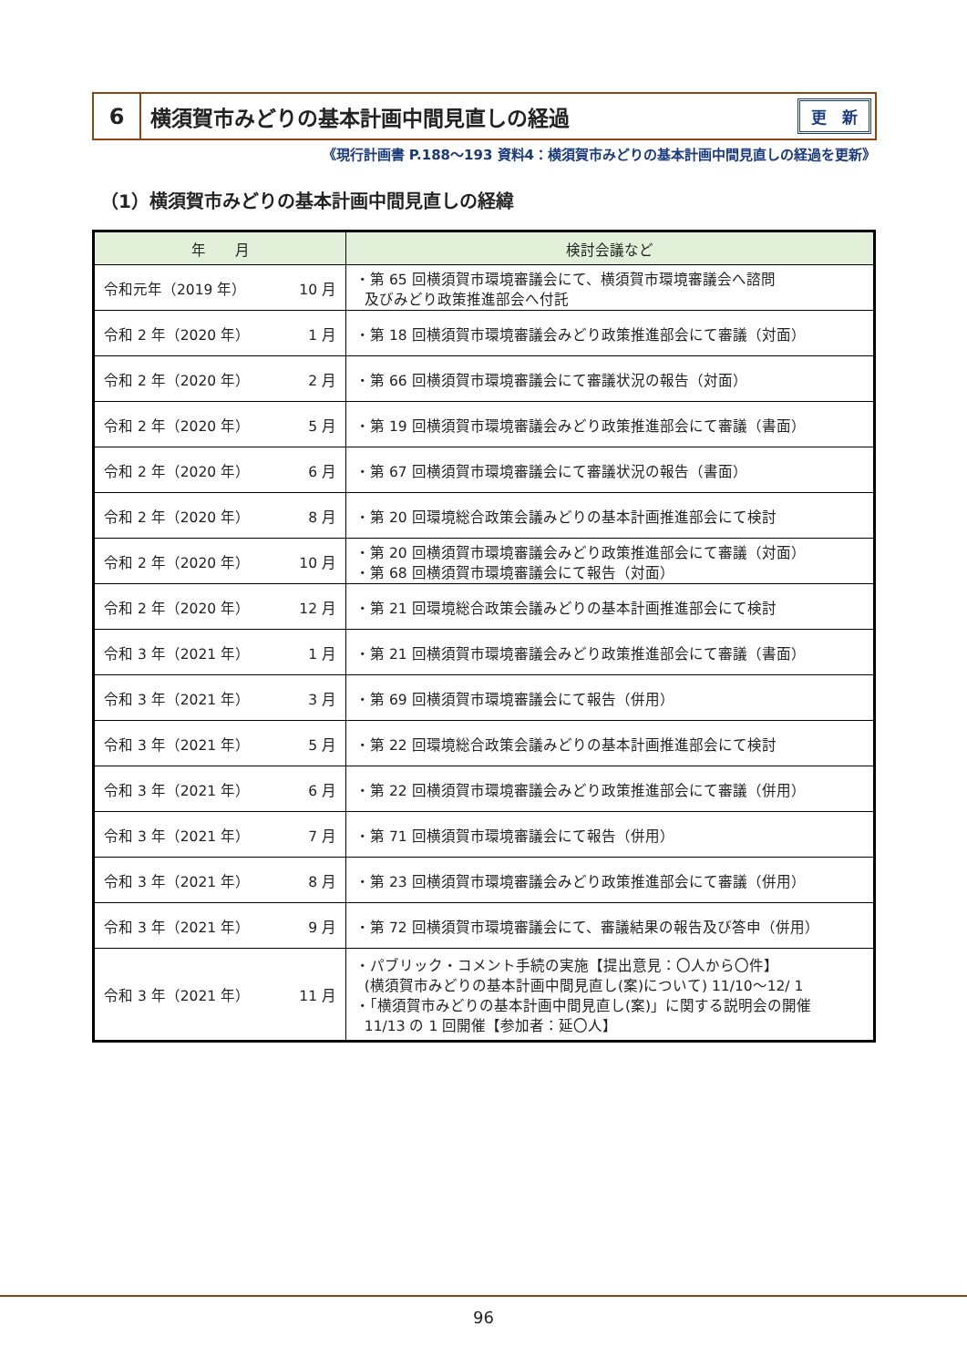6
横須賀市みどりの基本計画中間見直しの経過
更　新
《現行計画書 P.188～193 資料4：横須賀市みどりの基本計画中間見直しの経過を更新》
（1）横須賀市みどりの基本計画中間見直しの経緯
| 年 月 | 検討会議など |
| --- | --- |
| 令和元年（2019 年） 10 月 | ・第 65 回横須賀市環境審議会にて、横須賀市環境審議会へ諮問 及びみどり政策推進部会へ付託 |
| 令和 2 年（2020 年） 1 月 | ・第 18 回横須賀市環境審議会みどり政策推進部会にて審議（対面） |
| 令和 2 年（2020 年） 2 月 | ・第 66 回横須賀市環境審議会にて審議状況の報告（対面） |
| 令和 2 年（2020 年） 5 月 | ・第 19 回横須賀市環境審議会みどり政策推進部会にて審議（書面） |
| 令和 2 年（2020 年） 6 月 | ・第 67 回横須賀市環境審議会にて審議状況の報告（書面） |
| 令和 2 年（2020 年） 8 月 | ・第 20 回環境総合政策会議みどりの基本計画推進部会にて検討 |
| 令和 2 年（2020 年） 10 月 | ・第 20 回横須賀市環境審議会みどり政策推進部会にて審議（対面） ・第 68 回横須賀市環境審議会にて報告（対面） |
| 令和 2 年（2020 年） 12 月 | ・第 21 回環境総合政策会議みどりの基本計画推進部会にて検討 |
| 令和 3 年（2021 年） 1 月 | ・第 21 回横須賀市環境審議会みどり政策推進部会にて審議（書面） |
| 令和 3 年（2021 年） 3 月 | ・第 69 回横須賀市環境審議会にて報告（併用） |
| 令和 3 年（2021 年） 5 月 | ・第 22 回環境総合政策会議みどりの基本計画推進部会にて検討 |
| 令和 3 年（2021 年） 6 月 | ・第 22 回横須賀市環境審議会みどり政策推進部会にて審議（併用） |
| 令和 3 年（2021 年） 7 月 | ・第 71 回横須賀市環境審議会にて報告（併用） |
| 令和 3 年（2021 年） 8 月 | ・第 23 回横須賀市環境審議会みどり政策推進部会にて審議（併用） |
| 令和 3 年（2021 年） 9 月 | ・第 72 回横須賀市環境審議会にて、審議結果の報告及び答申（併用） |
| 令和 3 年（2021 年） 11 月 | ・パブリック・コメント手続の実施【提出意見：〇人から〇件】 (横須賀市みどりの基本計画中間見直し(案)について) 11/10～12/ 1 ・「横須賀市みどりの基本計画中間見直し(案)」に関する説明会の開催 11/13 の 1 回開催【参加者：延〇人】 |
96